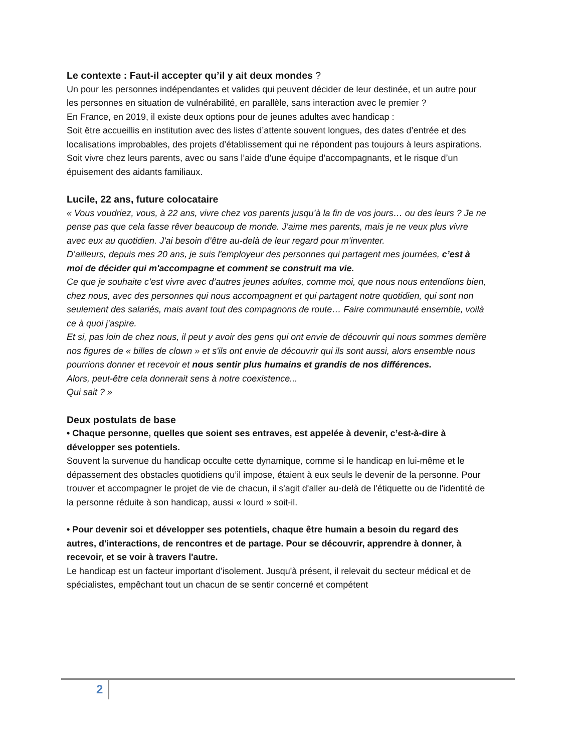Le contexte : Faut-il accepter qu’il y ait deux mondes ?
Un pour les personnes indépendantes et valides qui peuvent décider de leur destinée, et un autre pour les personnes en situation de vulnérabilité, en parallèle, sans interaction avec le premier ?
En France, en 2019, il existe deux options pour de jeunes adultes avec handicap :
Soit être accueillis en institution avec des listes d’attente souvent longues, des dates d’entrée et des localisations improbables, des projets d’établissement qui ne répondent pas toujours à leurs aspirations.
Soit vivre chez leurs parents, avec ou sans l’aide d’une équipe d’accompagnants, et le risque d’un épuisement des aidants familiaux.
Lucile, 22 ans, future colocataire
« Vous voudriez, vous, à 22 ans, vivre chez vos parents jusqu’à la fin de vos jours… ou des leurs ? Je ne pense pas que cela fasse rêver beaucoup de monde. J'aime mes parents, mais je ne veux plus vivre avec eux au quotidien. J'ai besoin d’être au-delà de leur regard pour m'inventer.
D’ailleurs, depuis mes 20 ans, je suis l'employeur des personnes qui partagent mes journées, c’est à moi de décider qui m'accompagne et comment se construit ma vie.
Ce que je souhaite c’est vivre avec d’autres jeunes adultes, comme moi, que nous nous entendions bien, chez nous, avec des personnes qui nous accompagnent et qui partagent notre quotidien, qui sont non seulement des salariés, mais avant tout des compagnons de route… Faire communauté ensemble, voilà ce à quoi j'aspire.
Et si, pas loin de chez nous, il peut y avoir des gens qui ont envie de découvrir qui nous sommes derrière nos figures de « billes de clown » et s'ils ont envie de découvrir qui ils sont aussi, alors ensemble nous pourrions donner et recevoir et nous sentir plus humains et grandis de nos différences.
Alors, peut-être cela donnerait sens à notre coexistence...
Qui sait ? »
Deux postulats de base
• Chaque personne, quelles que soient ses entraves, est appelée à devenir, c’est-à-dire à développer ses potentiels.
Souvent la survenue du handicap occulte cette dynamique, comme si le handicap en lui-même et le dépassement des obstacles quotidiens qu’il impose, étaient à eux seuls le devenir de la personne. Pour trouver et accompagner le projet de vie de chacun, il s'agit d'aller au-delà de l'étiquette ou de l'identité de la personne réduite à son handicap, aussi « lourd » soit-il.
• Pour devenir soi et développer ses potentiels, chaque être humain a besoin du regard des autres, d'interactions, de rencontres et de partage. Pour se découvrir, apprendre à donner, à recevoir, et se voir à travers l'autre.
Le handicap est un facteur important d'isolement. Jusqu'à présent, il relevait du secteur médical et de spécialistes, empêchant tout un chacun de se sentir concerné et compétent
2